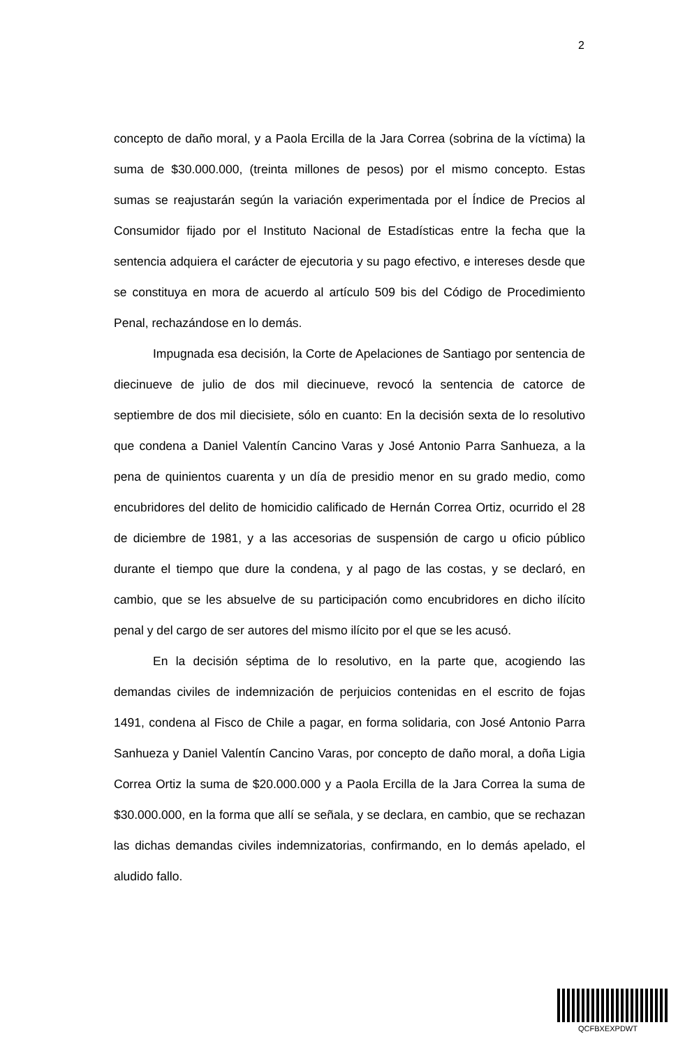2
concepto de daño moral, y a Paola Ercilla de la Jara Correa (sobrina de la víctima) la suma de $30.000.000, (treinta millones de pesos) por el mismo concepto. Estas sumas se reajustarán según la variación experimentada por el Índice de Precios al Consumidor fijado por el Instituto Nacional de Estadísticas entre la fecha que la sentencia adquiera el carácter de ejecutoria y su pago efectivo, e intereses desde que se constituya en mora de acuerdo al artículo 509 bis del Código de Procedimiento Penal, rechazándose en lo demás.
Impugnada esa decisión, la Corte de Apelaciones de Santiago por sentencia de diecinueve de julio de dos mil diecinueve, revocó la sentencia de catorce de septiembre de dos mil diecisiete, sólo en cuanto: En la decisión sexta de lo resolutivo que condena a Daniel Valentín Cancino Varas y José Antonio Parra Sanhueza, a la pena de quinientos cuarenta y un día de presidio menor en su grado medio, como encubridores del delito de homicidio calificado de Hernán Correa Ortiz, ocurrido el 28 de diciembre de 1981, y a las accesorias de suspensión de cargo u oficio público durante el tiempo que dure la condena, y al pago de las costas, y se declaró, en cambio, que se les absuelve de su participación como encubridores en dicho ilícito penal y del cargo de ser autores del mismo ilícito por el que se les acusó.
En la decisión séptima de lo resolutivo, en la parte que, acogiendo las demandas civiles de indemnización de perjuicios contenidas en el escrito de fojas 1491, condena al Fisco de Chile a pagar, en forma solidaria, con José Antonio Parra Sanhueza y Daniel Valentín Cancino Varas, por concepto de daño moral, a doña Ligia Correa Ortiz la suma de $20.000.000 y a Paola Ercilla de la Jara Correa la suma de $30.000.000, en la forma que allí se señala, y se declara, en cambio, que se rechazan las dichas demandas civiles indemnizatorias, confirmando, en lo demás apelado, el aludido fallo.
QCFBXEXPDWT